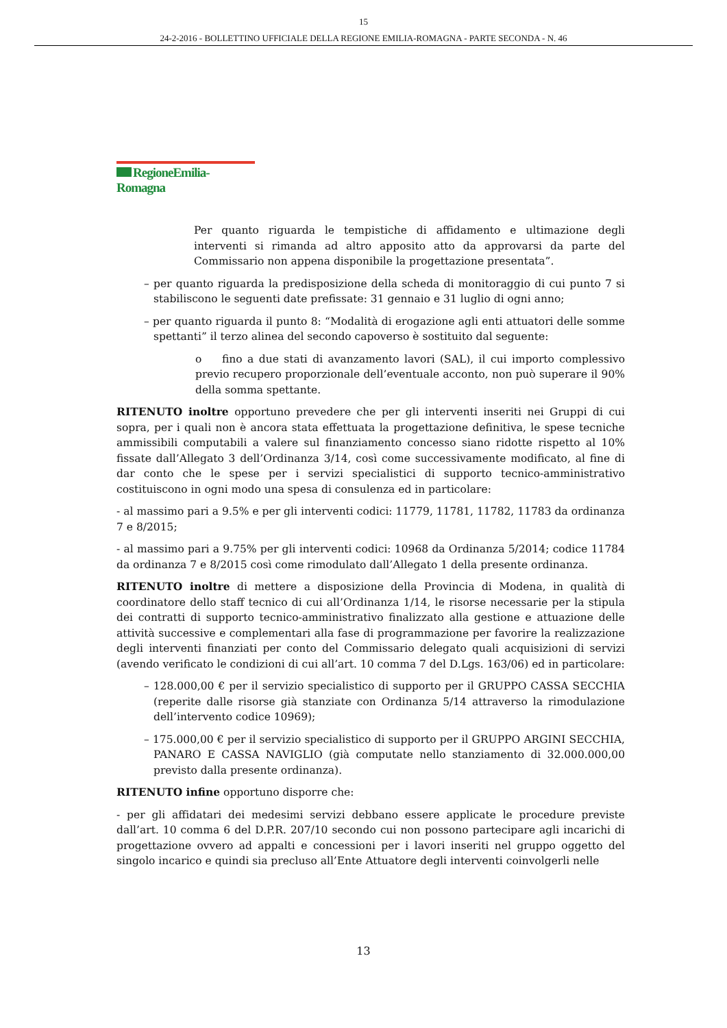15
24-2-2016 - BOLLETTINO UFFICIALE DELLA REGIONE EMILIA-ROMAGNA - PARTE SECONDA - N. 46
RegioneEmilia-Romagna
Per quanto riguarda le tempistiche di affidamento e ultimazione degli interventi si rimanda ad altro apposito atto da approvarsi da parte del Commissario non appena disponibile la progettazione presentata”.
– per quanto riguarda la predisposizione della scheda di monitoraggio di cui punto 7 si stabiliscono le seguenti date prefissate: 31 gennaio e 31 luglio di ogni anno;
– per quanto riguarda il punto 8: “Modalità di erogazione agli enti attuatori delle somme spettanti” il terzo alinea del secondo capoverso è sostituito dal seguente:
o fino a due stati di avanzamento lavori (SAL), il cui importo complessivo previo recupero proporzionale dell’eventuale acconto, non può superare il 90% della somma spettante.
RITENUTO inoltre opportuno prevedere che per gli interventi inseriti nei Gruppi di cui sopra, per i quali non è ancora stata effettuata la progettazione definitiva, le spese tecniche ammissibili computabili a valere sul finanziamento concesso siano ridotte rispetto al 10% fissate dall’Allegato 3 dell’Ordinanza 3/14, così come successivamente modificato, al fine di dar conto che le spese per i servizi specialistici di supporto tecnico-amministrativo costituiscono in ogni modo una spesa di consulenza ed in particolare:
- al massimo pari a 9.5% e per gli interventi codici: 11779, 11781, 11782, 11783 da ordinanza 7 e 8/2015;
- al massimo pari a 9.75% per gli interventi codici: 10968 da Ordinanza 5/2014; codice 11784 da ordinanza 7 e 8/2015 così come rimodulato dall’Allegato 1 della presente ordinanza.
RITENUTO inoltre di mettere a disposizione della Provincia di Modena, in qualità di coordinatore dello staff tecnico di cui all’Ordinanza 1/14, le risorse necessarie per la stipula dei contratti di supporto tecnico-amministrativo finalizzato alla gestione e attuazione delle attività successive e complementari alla fase di programmazione per favorire la realizzazione degli interventi finanziati per conto del Commissario delegato quali acquisizioni di servizi (avendo verificato le condizioni di cui all’art. 10 comma 7 del D.Lgs. 163/06) ed in particolare:
– 128.000,00 € per il servizio specialistico di supporto per il GRUPPO CASSA SECCHIA (reperite dalle risorse già stanziate con Ordinanza 5/14 attraverso la rimodulazione dell’intervento codice 10969);
– 175.000,00 € per il servizio specialistico di supporto per il GRUPPO ARGINI SECCHIA, PANARO E CASSA NAVIGLIO (già computate nello stanziamento di 32.000.000,00 previsto dalla presente ordinanza).
RITENUTO infine opportuno disporre che:
- per gli affidatari dei medesimi servizi debbano essere applicate le procedure previste dall’art. 10 comma 6 del D.P.R. 207/10 secondo cui non possono partecipare agli incarichi di progettazione ovvero ad appalti e concessioni per i lavori inseriti nel gruppo oggetto del singolo incarico e quindi sia precluso all’Ente Attuatore degli interventi coinvolgerli nelle
13